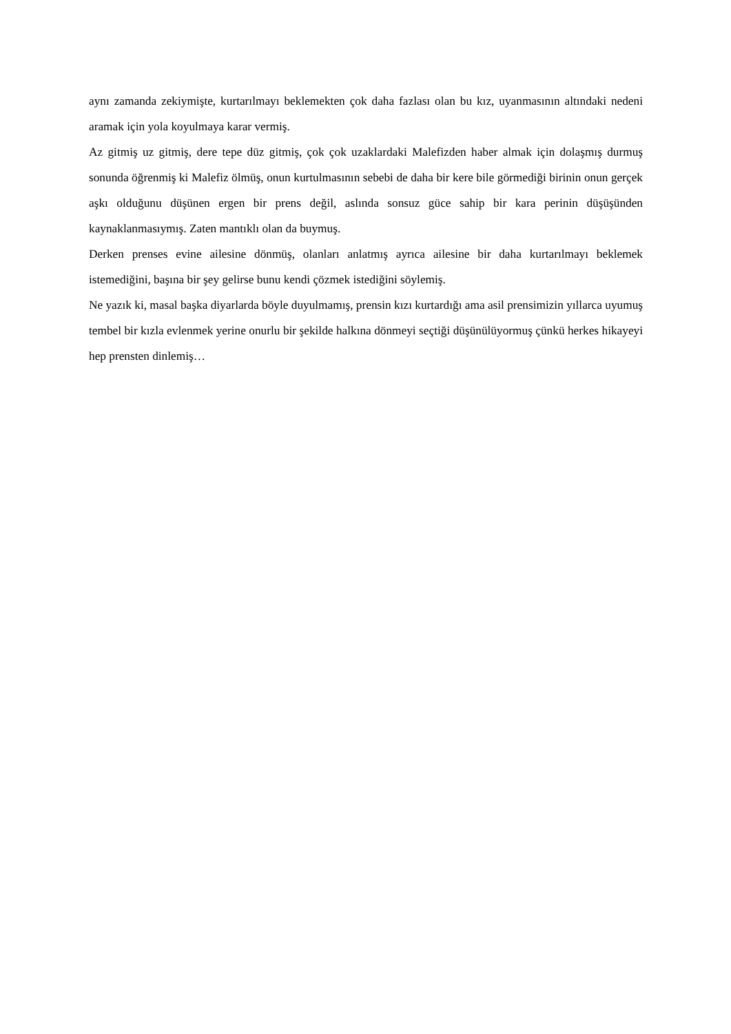aynı zamanda zekiymişte, kurtarılmayı beklemekten çok daha fazlası olan bu kız, uyanmasının altındaki nedeni aramak için yola koyulmaya karar vermiş.
Az gitmiş uz gitmiş, dere tepe düz gitmiş, çok çok uzaklardaki Malefizden haber almak için dolaşmış durmuş sonunda öğrenmiş ki Malefiz ölmüş, onun kurtulmasının sebebi de daha bir kere bile görmediği birinin onun gerçek aşkı olduğunu düşünen ergen bir prens değil, aslında sonsuz güce sahip bir kara perinin düşüşünden kaynaklanmasıymış. Zaten mantıklı olan da buymuş.
Derken prenses evine ailesine dönmüş, olanları anlatmış ayrıca ailesine bir daha kurtarılmayı beklemek istemediğini, başına bir şey gelirse bunu kendi çözmek istediğini söylemiş.
Ne yazık ki, masal başka diyarlarda böyle duyulmamış, prensin kızı kurtardığı ama asil prensimizin yıllarca uyumuş tembel bir kızla evlenmek yerine onurlu bir şekilde halkına dönmeyi seçtiği düşünülüyormuş çünkü herkes hikayeyi hep prensten dinlemiş…